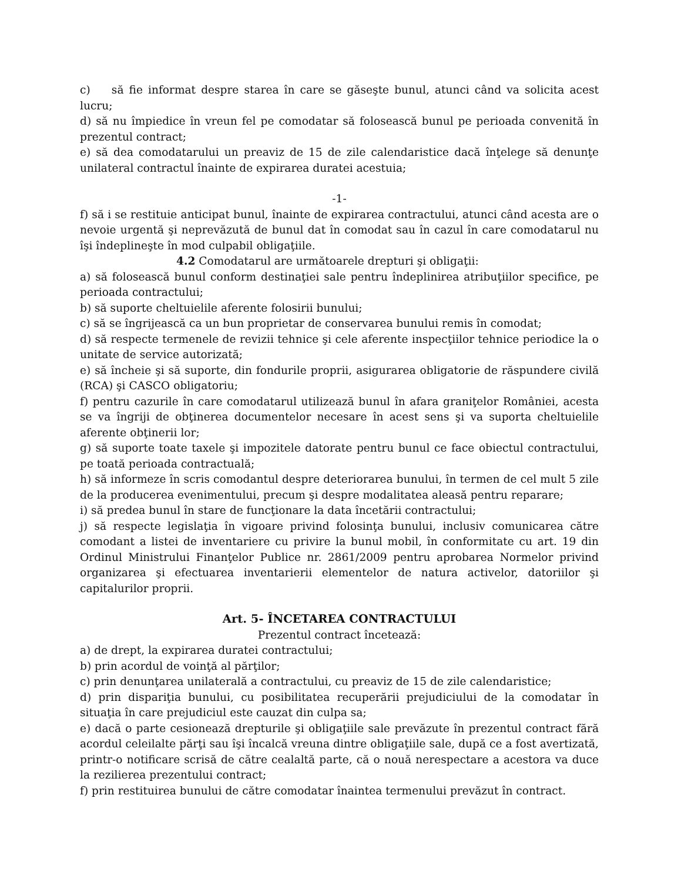c) să fie informat despre starea în care se găseşte bunul, atunci când va solicita acest lucru;
d) să nu împiedice în vreun fel pe comodatar să folosească bunul pe perioada convenită în prezentul contract;
e) să dea comodatarului un preaviz de 15 de zile calendaristice dacă înţelege să denunţe unilateral contractul înainte de expirarea duratei acestuia;
-1-
f) să i se restituie anticipat bunul, înainte de expirarea contractului, atunci când acesta are o nevoie urgentă şi neprevăzută de bunul dat în comodat sau în cazul în care comodatarul nu îşi îndeplineşte în mod culpabil obligaţiile.
4.2 Comodatarul are următoarele drepturi şi obligaţii:
a) să folosească bunul conform destinaţiei sale pentru îndeplinirea atribuţiilor specifice, pe perioada contractului;
b) să suporte cheltuielile aferente folosirii bunului;
c) să se îngrijească ca un bun proprietar de conservarea bunului remis în comodat;
d) să respecte termenele de revizii tehnice şi cele aferente inspecţiilor tehnice periodice la o unitate de service autorizată;
e) să încheie şi să suporte, din fondurile proprii, asigurarea obligatorie de răspundere civilă (RCA) şi CASCO obligatoriu;
f) pentru cazurile în care comodatarul utilizează bunul în afara graniţelor României, acesta se va îngriji de obţinerea documentelor necesare în acest sens şi va suporta cheltuielile aferente obţinerii lor;
g) să suporte toate taxele şi impozitele datorate pentru bunul ce face obiectul contractului, pe toată perioada contractuală;
h) să informeze în scris comodantul despre deteriorarea bunului, în termen de cel mult 5 zile de la producerea evenimentului, precum şi despre modalitatea aleasă pentru reparare;
i) să predea bunul în stare de funcţionare la data încetării contractului;
j) să respecte legislaţia în vigoare privind folosinţa bunului, inclusiv comunicarea către comodant a listei de inventariere cu privire la bunul mobil, în conformitate cu art. 19 din Ordinul Ministrului Finanţelor Publice nr. 2861/2009 pentru aprobarea Normelor privind organizarea şi efectuarea inventarierii elementelor de natura activelor, datoriilor şi capitalurilor proprii.
Art. 5- ÎNCETAREA CONTRACTULUI
Prezentul contract încetează:
a) de drept, la expirarea duratei contractului;
b) prin acordul de voinţă al părţilor;
c) prin denunţarea unilaterală a contractului, cu preaviz de 15 de zile calendaristice;
d) prin dispariţia bunului, cu posibilitatea recuperării prejudiciului de la comodatar în situaţia în care prejudiciul este cauzat din culpa sa;
e) dacă o parte cesionează drepturile şi obligaţiile sale prevăzute în prezentul contract fără acordul celeilalte părţi sau îşi încalcă vreuna dintre obligaţiile sale, după ce a fost avertizată, printr-o notificare scrisă de către cealaltă parte, că o nouă nerespectare a acestora va duce la rezilierea prezentului contract;
f) prin restituirea bunului de către comodatar înaintea termenului prevăzut în contract.